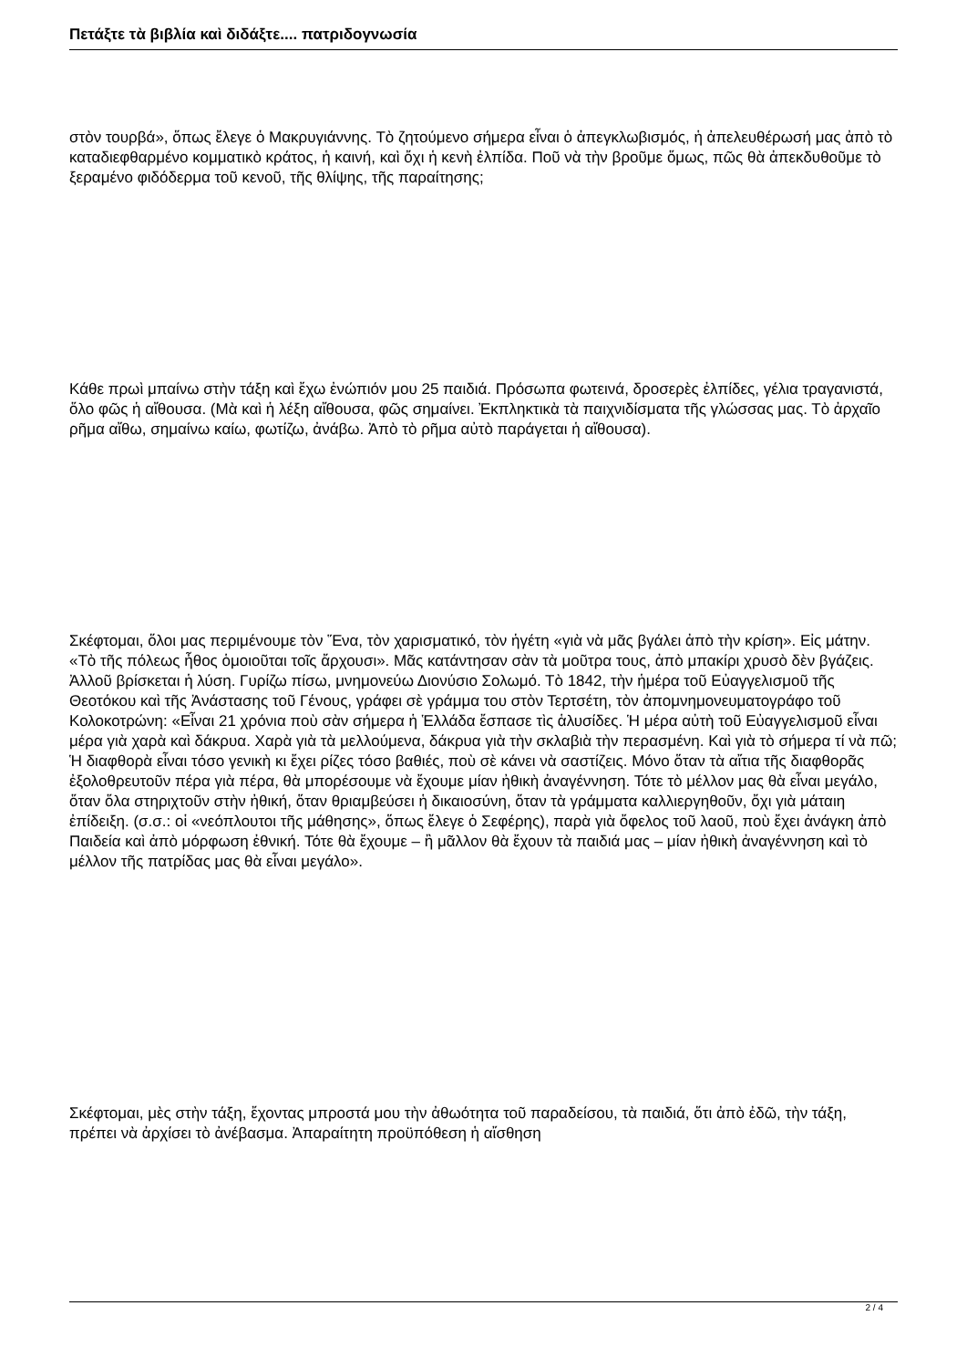Πετάξτε τὰ βιβλία καὶ διδάξτε.... πατριδογνωσία
στὸν τουρβά», ὅπως ἔλεγε ὁ Μακρυγιάννης. Τὸ ζητούμενο σήμερα εἶναι ὁ ἀπεγκλωβισμός, ἡ ἀπελευθέρωσή μας ἀπὸ τὸ καταδιεφθαρμένο κομματικὸ κράτος, ἡ καινή, καὶ ὄχι ἡ κενὴ ἐλπίδα. Ποῦ νὰ τὴν βροῦμε ὅμως, πῶς θὰ ἀπεκδυθοῦμε τὸ ξεραμένο φιδόδερμα τοῦ κενοῦ, τῆς θλίψης, τῆς παραίτησης;
Κάθε πρωὶ μπαίνω στὴν τάξη καὶ ἔχω ἐνώπιόν μου 25 παιδιά. Πρόσωπα φωτεινά, δροσερὲς ἐλπίδες, γέλια τραγανιστά, ὅλο φῶς ἡ αἴθουσα. (Μὰ καὶ ἡ λέξη αἴθουσα, φῶς σημαίνει. Ἐκπληκτικὰ τὰ παιχνιδίσματα τῆς γλώσσας μας. Τὸ ἀρχαῖο ρῆμα αἴθω, σημαίνω καίω, φωτίζω, ἀνάβω. Ἀπὸ τὸ ρῆμα αὐτὸ παράγεται ἡ αἴθουσα).
Σκέφτομαι, ὅλοι μας περιμένουμε τὸν Ἕνα, τὸν χαρισματικό, τὸν ἡγέτη «γιὰ νὰ μᾶς βγάλει ἀπὸ τὴν κρίση». Εἰς μάτην. «Τὸ τῆς πόλεως ἦθος ὁμοιοῦται τοῖς ἄρχουσι». Μᾶς κατάντησαν σὰν τὰ μοῦτρα τους, ἀπὸ μπακίρι χρυσὸ δὲν βγάζεις. Ἀλλοῦ βρίσκεται ἡ λύση. Γυρίζω πίσω, μνημονεύω Διονύσιο Σολωμό. Τὸ 1842, τὴν ἡμέρα τοῦ Εὐαγγελισμοῦ τῆς Θεοτόκου καὶ τῆς Ἀνάστασης τοῦ Γένους, γράφει σὲ γράμμα του στὸν Τερτσέτη, τὸν ἀπομνημονευματογράφο τοῦ Κολοκοτρώνη: «Εἶναι 21 χρόνια ποὺ σὰν σήμερα ἡ Ἑλλάδα ἔσπασε τὶς ἁλυσίδες. Ἡ μέρα αὐτὴ τοῦ Εὐαγγελισμοῦ εἶναι μέρα γιὰ χαρὰ καὶ δάκρυα. Χαρὰ γιὰ τὰ μελλούμενα, δάκρυα γιὰ τὴν σκλαβιὰ τὴν περασμένη. Καὶ γιὰ τὸ σήμερα τί νὰ πῶ; Ἡ διαφθορὰ εἶναι τόσο γενικὴ κι ἔχει ρίζες τόσο βαθιές, ποὺ σὲ κάνει νὰ σαστίζεις. Μόνο ὅταν τὰ αἴτια τῆς διαφθορᾶς ἐξολοθρευτοῦν πέρα γιὰ πέρα, θὰ μπορέσουμε νὰ ἔχουμε μίαν ἠθικὴ ἀναγέννηση. Τότε τὸ μέλλον μας θὰ εἶναι μεγάλο, ὅταν ὅλα στηριχτοῦν στὴν ἠθική, ὅταν θριαμβεύσει ἡ δικαιοσύνη, ὅταν τὰ γράμματα καλλιεργηθοῦν, ὄχι γιὰ μάταιη ἐπίδειξη. (σ.σ.: οἱ «νεόπλουτοι τῆς μάθησης», ὅπως ἔλεγε ὁ Σεφέρης), παρὰ γιὰ ὄφελος τοῦ λαοῦ, ποὺ ἔχει ἀνάγκη ἀπὸ Παιδεία καὶ ἀπὸ μόρφωση ἐθνική. Τότε θὰ ἔχουμε – ἢ μᾶλλον θὰ ἔχουν τὰ παιδιά μας – μίαν ἠθικὴ ἀναγέννηση καὶ τὸ μέλλον τῆς πατρίδας μας θὰ εἶναι μεγάλο».
Σκέφτομαι, μὲς στὴν τάξη, ἔχοντας μπροστά μου τὴν ἀθωότητα τοῦ παραδείσου, τὰ παιδιά, ὅτι ἀπὸ ἐδῶ, τὴν τάξη, πρέπει νὰ ἀρχίσει τὸ ἀνέβασμα. Ἀπαραίτητη προϋπόθεση ἡ αἴσθηση
2 / 4